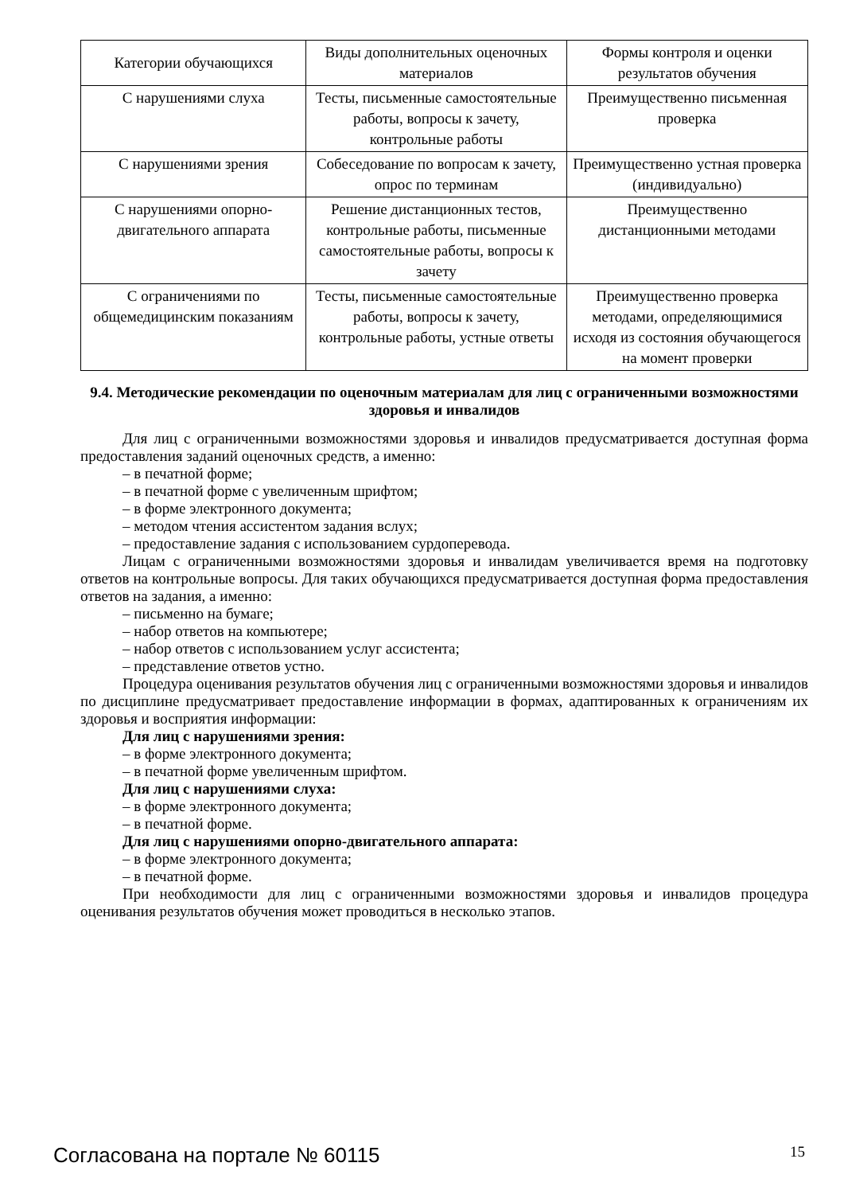| Категории обучающихся | Виды дополнительных оценочных материалов | Формы контроля и оценки результатов обучения |
| С нарушениями слуха | Тесты, письменные самостоятельные работы, вопросы к зачету, контрольные работы | Преимущественно письменная проверка |
| С нарушениями зрения | Собеседование по вопросам к зачету, опрос по терминам | Преимущественно устная проверка (индивидуально) |
| С нарушениями опорно-двигательного аппарата | Решение дистанционных тестов, контрольные работы, письменные самостоятельные работы, вопросы к зачету | Преимущественно дистанционными методами |
| С ограничениями по общемедицинским показаниям | Тесты, письменные самостоятельные работы, вопросы к зачету, контрольные работы, устные ответы | Преимущественно проверка методами, определяющимися исходя из состояния обучающегося на момент проверки |
9.4. Методические рекомендации по оценочным материалам для лиц с ограниченными возможностями здоровья и инвалидов
Для лиц с ограниченными возможностями здоровья и инвалидов предусматривается доступная форма предоставления заданий оценочных средств, а именно:
– в печатной форме;
– в печатной форме с увеличенным шрифтом;
– в форме электронного документа;
– методом чтения ассистентом задания вслух;
– предоставление задания с использованием сурдоперевода.
Лицам с ограниченными возможностями здоровья и инвалидам увеличивается время на подготовку ответов на контрольные вопросы. Для таких обучающихся предусматривается доступная форма предоставления ответов на задания, а именно:
– письменно на бумаге;
– набор ответов на компьютере;
– набор ответов с использованием услуг ассистента;
– представление ответов устно.
Процедура оценивания результатов обучения лиц с ограниченными возможностями здоровья и инвалидов по дисциплине предусматривает предоставление информации в формах, адаптированных к ограничениям их здоровья и восприятия информации:
Для лиц с нарушениями зрения:
– в форме электронного документа;
– в печатной форме увеличенным шрифтом.
Для лиц с нарушениями слуха:
– в форме электронного документа;
– в печатной форме.
Для лиц с нарушениями опорно-двигательного аппарата:
– в форме электронного документа;
– в печатной форме.
При необходимости для лиц с ограниченными возможностями здоровья и инвалидов процедура оценивания результатов обучения может проводиться в несколько этапов.
Согласована на портале № 60115 15